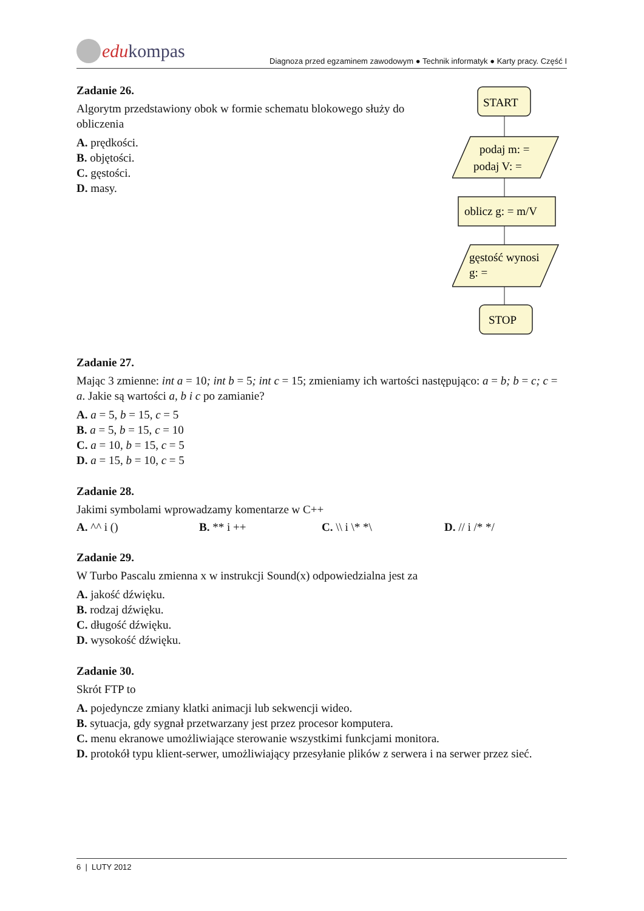edu kompas
Diagnoza przed egzaminem zawodowym ● Technik informatyk ● Karty pracy. Część I
START
podaj m: =
podaj V: =
oblicz g: = m/V
gęstość wynosi
g: =
STOP
Zadanie 26.
Algorytm przedstawiony obok w formie schematu blokowego służy do obliczenia
A. prędkości.
B. objętości.
C. gęstości.
D. masy.
Zadanie 27.
Mając 3 zmienne: int a = 10; int b = 5; int c = 15; zmieniamy ich wartości następująco: a = b; b = c; c = a. Jakie są wartości a, b i c po zamianie?
A. a = 5, b = 15, c = 5
B. a = 5, b = 15, c = 10
C. a = 10, b = 15, c = 5
D. a = 15, b = 10, c = 5
Zadanie 28.
Jakimi symbolami wprowadzamy komentarze w C++
A. ^^ i () B. ** i ++ C. \\ i \* *\ D. // i /* */
Zadanie 29.
W Turbo Pascalu zmienna x w instrukcji Sound(x) odpowiedzialna jest za
A. jakość dźwięku.
B. rodzaj dźwięku.
C. długość dźwięku.
D. wysokość dźwięku.
Zadanie 30.
Skrót FTP to
A. pojedyncze zmiany klatki animacji lub sekwencji wideo.
B. sytuacja, gdy sygnał przetwarzany jest przez procesor komputera.
C. menu ekranowe umożliwiające sterowanie wszystkimi funkcjami monitora.
D. protokół typu klient-serwer, umożliwiający przesyłanie plików z serwera i na serwer przez sieć.
6 | LUTY 2012